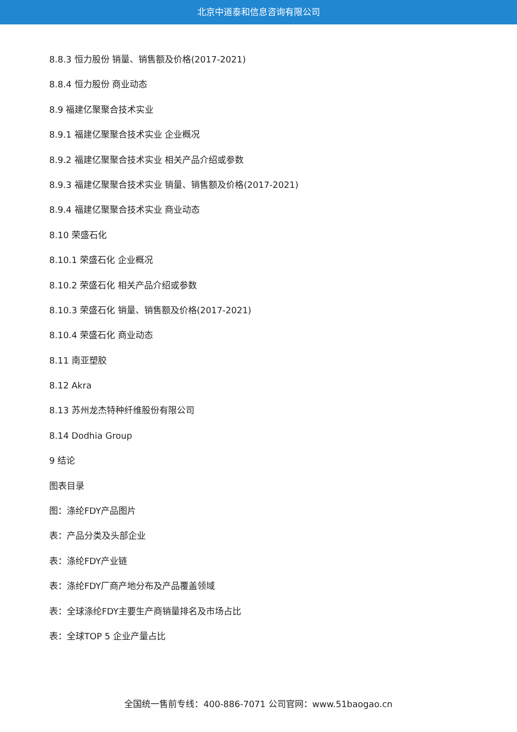北京中道泰和信息咨询有限公司
8.8.3 恒力股份 销量、销售额及价格(2017-2021)
8.8.4 恒力股份 商业动态
8.9 福建亿聚聚合技术实业
8.9.1 福建亿聚聚合技术实业 企业概况
8.9.2 福建亿聚聚合技术实业 相关产品介绍或参数
8.9.3 福建亿聚聚合技术实业 销量、销售额及价格(2017-2021)
8.9.4 福建亿聚聚合技术实业 商业动态
8.10 荣盛石化
8.10.1 荣盛石化 企业概况
8.10.2 荣盛石化 相关产品介绍或参数
8.10.3 荣盛石化 销量、销售额及价格(2017-2021)
8.10.4 荣盛石化 商业动态
8.11 南亚塑胶
8.12 Akra
8.13 苏州龙杰特种纤维股份有限公司
8.14 Dodhia Group
9 结论
图表目录
图：涤纶FDY产品图片
表：产品分类及头部企业
表：涤纶FDY产业链
表：涤纶FDY厂商产地分布及产品覆盖领域
表：全球涤纶FDY主要生产商销量排名及市场占比
表：全球TOP 5 企业产量占比
全国统一售前专线：400-886-7071 公司官网：www.51baogao.cn